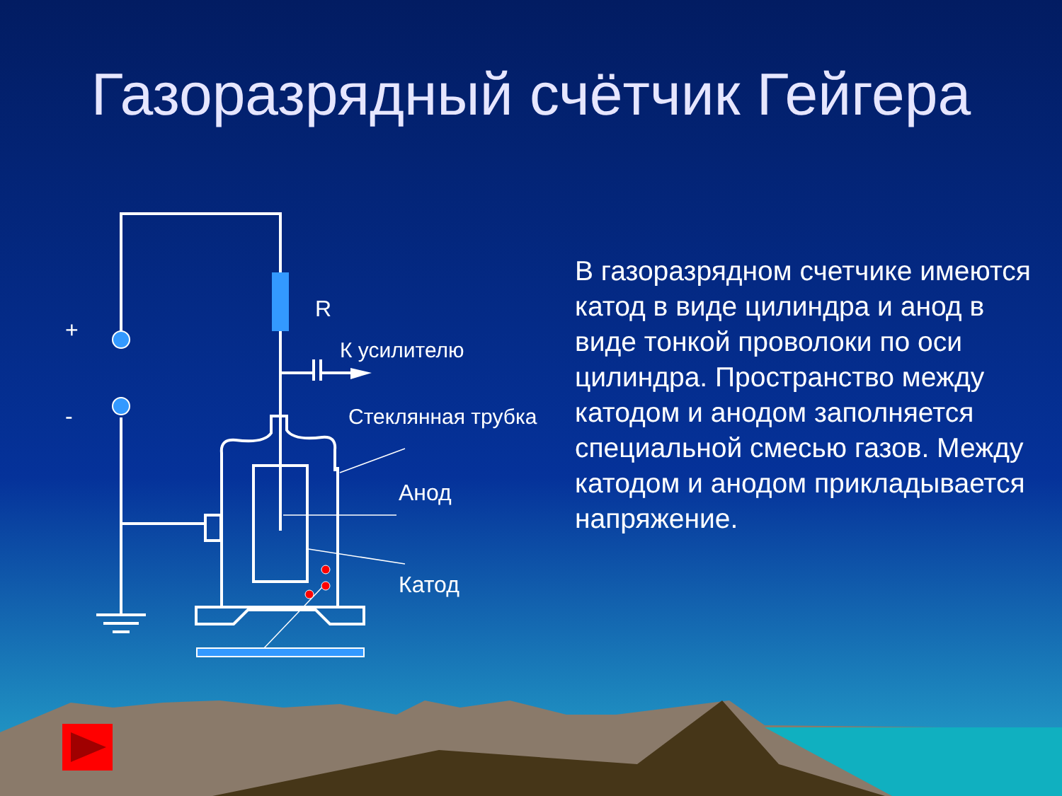Газоразрядный счётчик Гейгера
+
-
R
К усилителю
Стеклянная трубка
Анод
Катод
В газоразрядном счетчике имеются катод в виде цилиндра и анод в виде тонкой проволоки по оси цилиндра. Пространство между катодом и анодом заполняется специальной смесью газов. Между катодом и анодом прикладывается напряжение.